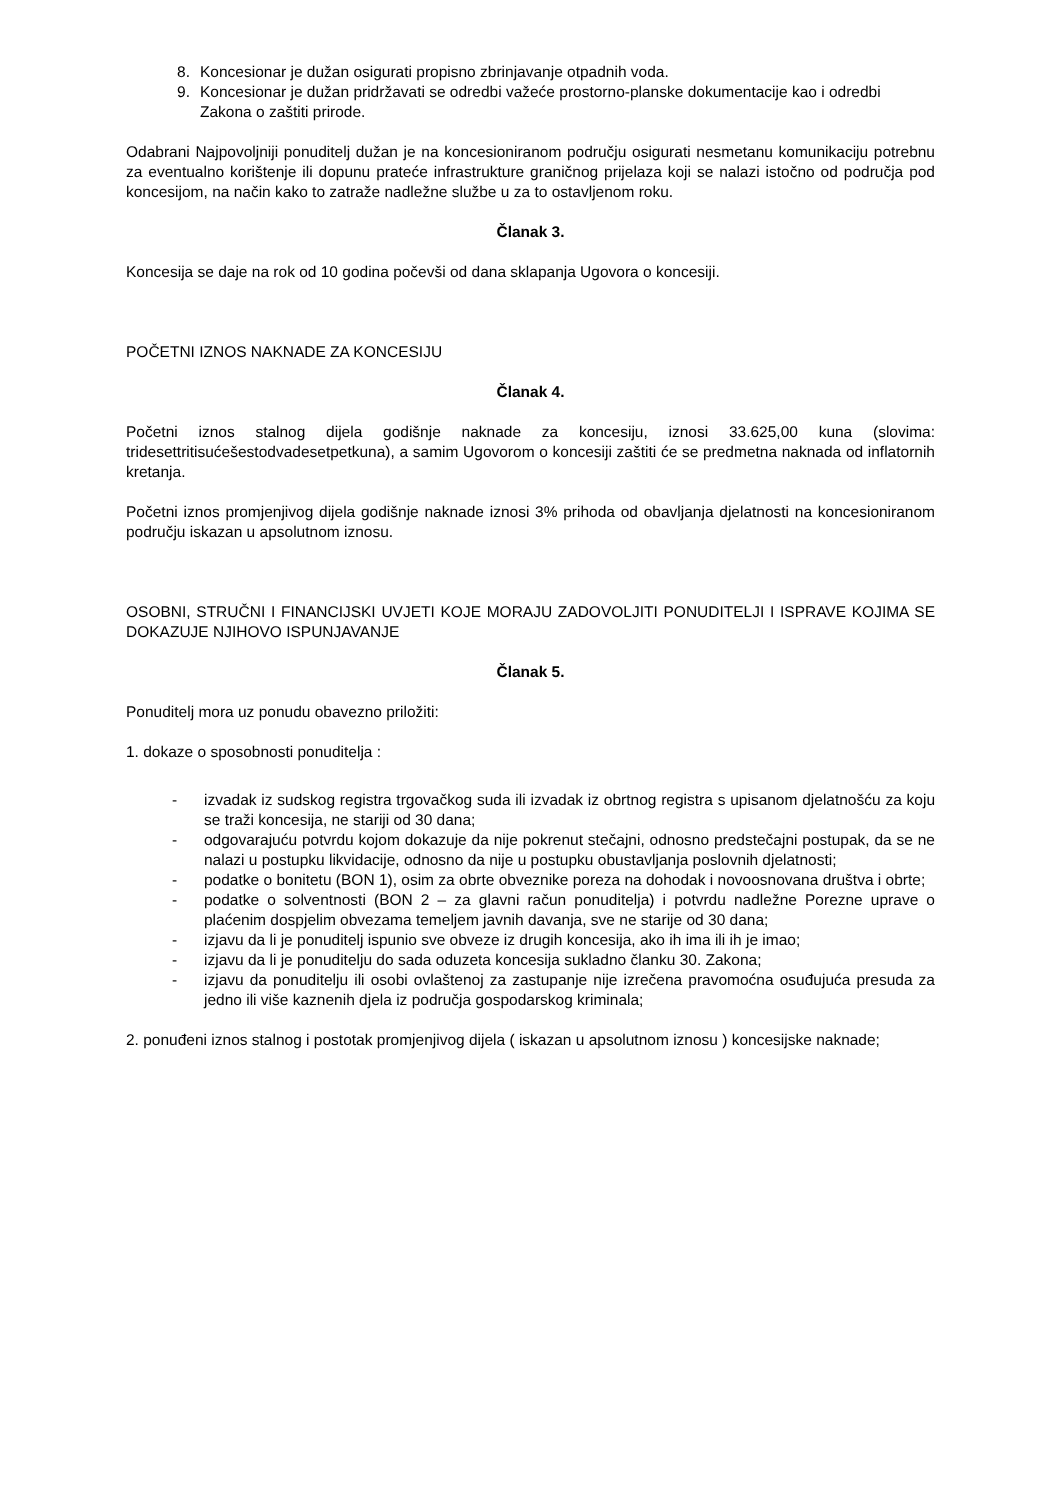8. Koncesionar je dužan osigurati propisno zbrinjavanje otpadnih voda.
9. Koncesionar je dužan pridržavati se odredbi važeće prostorno-planske dokumentacije kao i odredbi Zakona o zaštiti prirode.
Odabrani Najpovoljniji ponuditelj dužan je na koncesioniranom području osigurati nesmetanu komunikaciju potrebnu za eventualno korištenje ili dopunu prateće infrastrukture graničnog prijelaza koji se nalazi istočno od područja pod koncesijom, na način kako to zatraže nadležne službe u za to ostavljenom roku.
Članak 3.
Koncesija se daje na rok od 10 godina počevši od dana sklapanja Ugovora o koncesiji.
POČETNI IZNOS NAKNADE ZA KONCESIJU
Članak 4.
Početni iznos stalnog dijela godišnje naknade za koncesiju, iznosi 33.625,00 kuna (slovima: tridesettritisućešestodvadesetpetkuna), a samim Ugovorom o koncesiji zaštiti će se predmetna naknada od inflatornih kretanja.
Početni iznos promjenjivog dijela godišnje naknade iznosi 3% prihoda od obavljanja djelatnosti na koncesioniranom području iskazan u apsolutnom iznosu.
OSOBNI, STRUČNI I FINANCIJSKI UVJETI KOJE MORAJU ZADOVOLJITI PONUDITELJI I ISPRAVE KOJIMA SE DOKAZUJE NJIHOVO ISPUNJAVANJE
Članak 5.
Ponuditelj mora uz ponudu obavezno priložiti:
1. dokaze o sposobnosti ponuditelja :
- izvadak iz sudskog registra trgovačkog suda ili izvadak iz obrtnog registra s upisanom djelatnošću za koju se traži koncesija, ne stariji od 30 dana;
- odgovarajuću potvrdu kojom dokazuje da nije pokrenut stečajni, odnosno predstečajni postupak, da se ne nalazi u postupku likvidacije, odnosno da nije u postupku obustavljanja poslovnih djelatnosti;
- podatke o bonitetu (BON 1), osim za obrte obveznike poreza na dohodak i novoosnovana društva i obrte;
- podatke o solventnosti (BON 2 – za glavni račun ponuditelja) i potvrdu nadležne Porezne uprave o plaćenim dospjelim obvezama temeljem javnih davanja, sve ne starije od 30 dana;
- izjavu da li je ponuditelj ispunio sve obveze iz drugih koncesija, ako ih ima ili ih je imao;
- izjavu da li je ponuditelju do sada oduzeta koncesija sukladno članku 30. Zakona;
- izjavu da ponuditelju ili osobi ovlaštenoj za zastupanje nije izrečena pravomoćna osuđujuća presuda za jedno ili više kaznenih djela iz područja gospodarskog kriminala;
2. ponuđeni iznos stalnog i postotak promjenjivog dijela ( iskazan u apsolutnom iznosu ) koncesijske naknade;